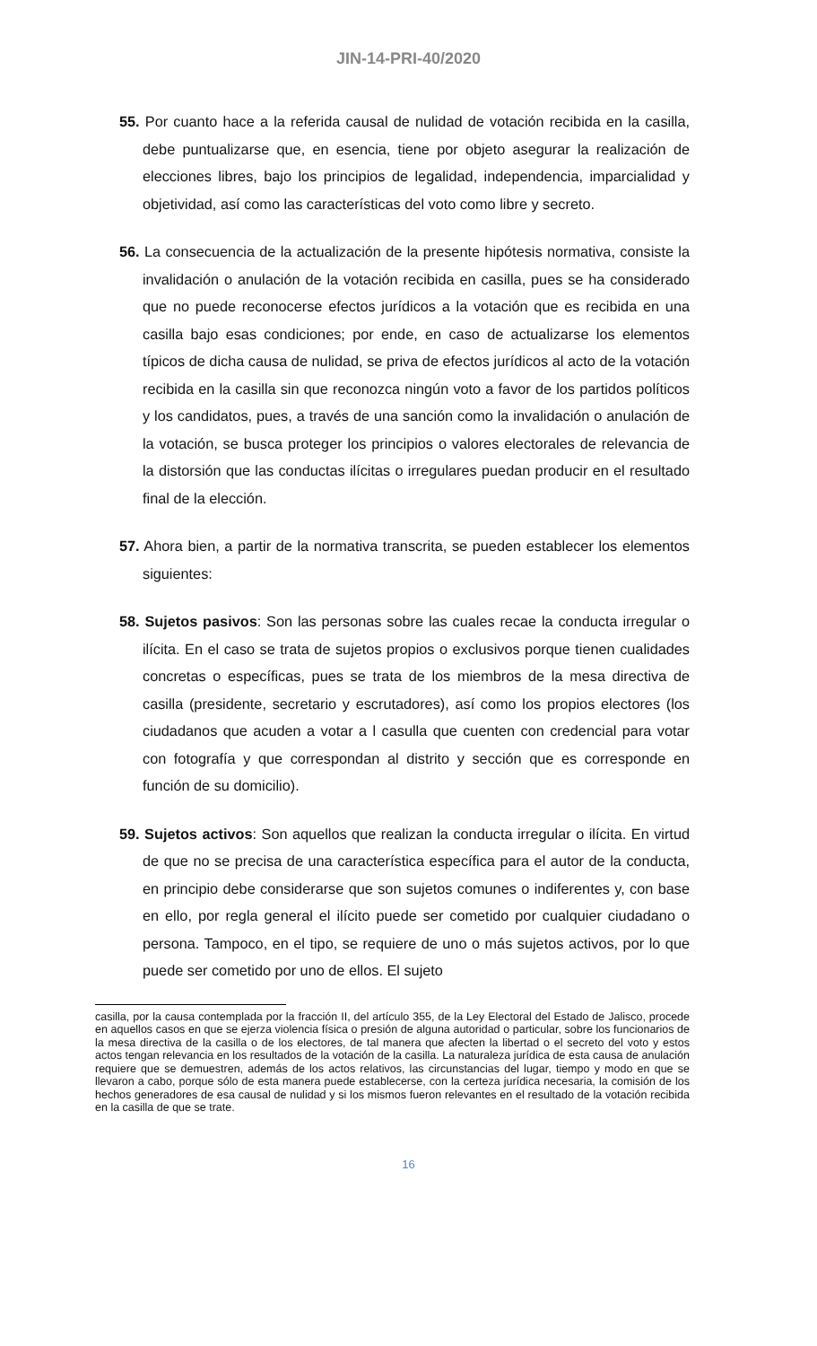JIN-14-PRI-40/2020
55. Por cuanto hace a la referida causal de nulidad de votación recibida en la casilla, debe puntualizarse que, en esencia, tiene por objeto asegurar la realización de elecciones libres, bajo los principios de legalidad, independencia, imparcialidad y objetividad, así como las características del voto como libre y secreto.
56. La consecuencia de la actualización de la presente hipótesis normativa, consiste la invalidación o anulación de la votación recibida en casilla, pues se ha considerado que no puede reconocerse efectos jurídicos a la votación que es recibida en una casilla bajo esas condiciones; por ende, en caso de actualizarse los elementos típicos de dicha causa de nulidad, se priva de efectos jurídicos al acto de la votación recibida en la casilla sin que reconozca ningún voto a favor de los partidos políticos y los candidatos, pues, a través de una sanción como la invalidación o anulación de la votación, se busca proteger los principios o valores electorales de relevancia de la distorsión que las conductas ilícitas o irregulares puedan producir en el resultado final de la elección.
57. Ahora bien, a partir de la normativa transcrita, se pueden establecer los elementos siguientes:
58. Sujetos pasivos: Son las personas sobre las cuales recae la conducta irregular o ilícita. En el caso se trata de sujetos propios o exclusivos porque tienen cualidades concretas o específicas, pues se trata de los miembros de la mesa directiva de casilla (presidente, secretario y escrutadores), así como los propios electores (los ciudadanos que acuden a votar a l casulla que cuenten con credencial para votar con fotografía y que correspondan al distrito y sección que es corresponde en función de su domicilio).
59. Sujetos activos: Son aquellos que realizan la conducta irregular o ilícita. En virtud de que no se precisa de una característica específica para el autor de la conducta, en principio debe considerarse que son sujetos comunes o indiferentes y, con base en ello, por regla general el ilícito puede ser cometido por cualquier ciudadano o persona. Tampoco, en el tipo, se requiere de uno o más sujetos activos, por lo que puede ser cometido por uno de ellos. El sujeto
casilla, por la causa contemplada por la fracción II, del artículo 355, de la Ley Electoral del Estado de Jalisco, procede en aquellos casos en que se ejerza violencia física o presión de alguna autoridad o particular, sobre los funcionarios de la mesa directiva de la casilla o de los electores, de tal manera que afecten la libertad o el secreto del voto y estos actos tengan relevancia en los resultados de la votación de la casilla. La naturaleza jurídica de esta causa de anulación requiere que se demuestren, además de los actos relativos, las circunstancias del lugar, tiempo y modo en que se llevaron a cabo, porque sólo de esta manera puede establecerse, con la certeza jurídica necesaria, la comisión de los hechos generadores de esa causal de nulidad y si los mismos fueron relevantes en el resultado de la votación recibida en la casilla de que se trate.
16